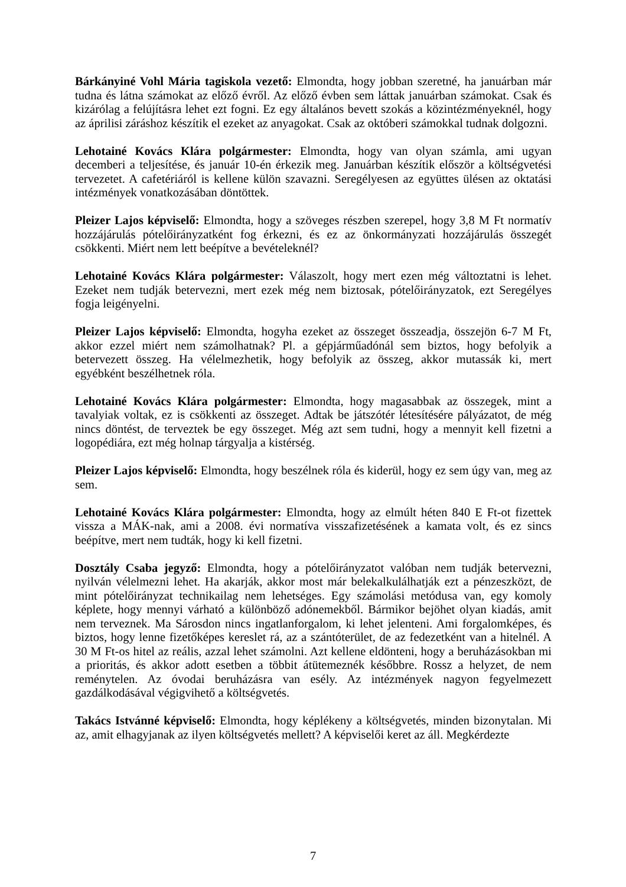Bárkányiné Vohl Mária tagiskola vezető: Elmondta, hogy jobban szeretné, ha januárban már tudna és látna számokat az előző évről. Az előző évben sem láttak januárban számokat. Csak és kizárólag a felújításra lehet ezt fogni. Ez egy általános bevett szokás a közintézményeknél, hogy az áprilisi záráshoz készítik el ezeket az anyagokat. Csak az októberi számokkal tudnak dolgozni.
Lehotainé Kovács Klára polgármester: Elmondta, hogy van olyan számla, ami ugyan decemberi a teljesítése, és január 10-én érkezik meg. Januárban készítik először a költségvetési tervezetet. A cafetériáról is kellene külön szavazni. Seregélyesen az együttes ülésen az oktatási intézmények vonatkozásában döntöttek.
Pleizer Lajos képviselő: Elmondta, hogy a szöveges részben szerepel, hogy 3,8 M Ft normatív hozzájárulás pótelőirányzatként fog érkezni, és ez az önkormányzati hozzájárulás összegét csökkenti. Miért nem lett beépítve a bevételeknél?
Lehotainé Kovács Klára polgármester: Válaszolt, hogy mert ezen még változtatni is lehet. Ezeket nem tudják betervezni, mert ezek még nem biztosak, pótelőirányzatok, ezt Seregélyes fogja leigényelni.
Pleizer Lajos képviselő: Elmondta, hogyha ezeket az összeget összeadja, összejön 6-7 M Ft, akkor ezzel miért nem számolhatnak? Pl. a gépjárműadónál sem biztos, hogy befolyik a betervezett összeg. Ha vélelmezhetik, hogy befolyik az összeg, akkor mutassák ki, mert egyébként beszélhetnek róla.
Lehotainé Kovács Klára polgármester: Elmondta, hogy magasabbak az összegek, mint a tavalyiak voltak, ez is csökkenti az összeget. Adtak be játszótér létesítésére pályázatot, de még nincs döntést, de terveztek be egy összeget. Még azt sem tudni, hogy a mennyit kell fizetni a logopédiára, ezt még holnap tárgyalja a kistérség.
Pleizer Lajos képviselő: Elmondta, hogy beszélnek róla és kiderül, hogy ez sem úgy van, meg az sem.
Lehotainé Kovács Klára polgármester: Elmondta, hogy az elmúlt héten 840 E Ft-ot fizettek vissza a MÁK-nak, ami a 2008. évi normatíva visszafizetésének a kamata volt, és ez sincs beépítve, mert nem tudták, hogy ki kell fizetni.
Dosztály Csaba jegyző: Elmondta, hogy a pótelőirányzatot valóban nem tudják betervezni, nyilván vélelmezni lehet. Ha akarják, akkor most már belekalkulálhatják ezt a pénzeszközt, de mint pótelőirányzat technikailag nem lehetséges. Egy számolási metódusa van, egy komoly képlete, hogy mennyi várható a különböző adónemekből. Bármikor bejöhet olyan kiadás, amit nem terveznek. Ma Sárosdon nincs ingatlanforgalom, ki lehet jelenteni. Ami forgalomképes, és biztos, hogy lenne fizetőképes kereslet rá, az a szántóterület, de az fedezetként van a hitelnél. A 30 M Ft-os hitel az reális, azzal lehet számolni. Azt kellene eldönteni, hogy a beruházásokban mi a prioritás, és akkor adott esetben a többit átütemeznék későbbre. Rossz a helyzet, de nem reménytelen. Az óvodai beruházásra van esély. Az intézmények nagyon fegyelmezett gazdálkodásával végigvihető a költségvetés.
Takács Istvánné képviselő: Elmondta, hogy képlékeny a költségvetés, minden bizonytalan. Mi az, amit elhagyjanak az ilyen költségvetés mellett? A képviselői keret az áll. Megkérdezte
7